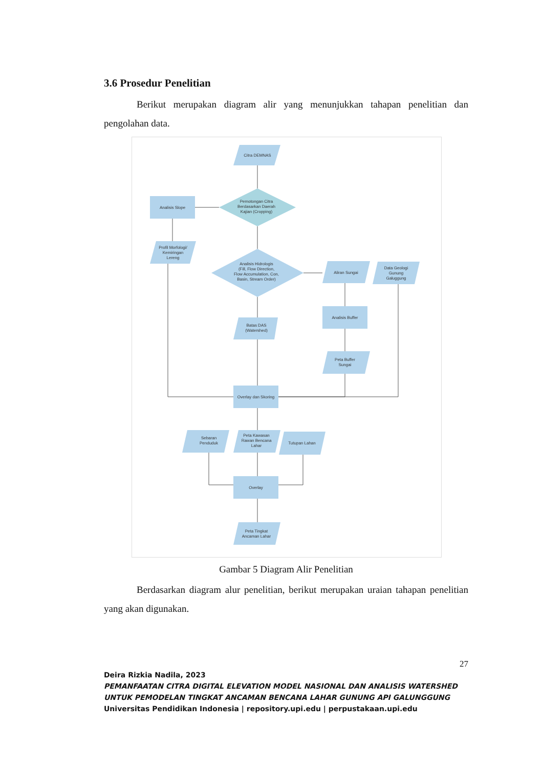3.6 Prosedur Penelitian
Berikut merupakan diagram alir yang menunjukkan tahapan penelitian dan pengolahan data.
Citra DEMNAS
Pemotongan Citra
Berdasarkan Daerah
Kajian (Cropping)
Analisis Slope
Profil Morfologi/
Kemiringan
Lereng
Analisis Hidrologis
(Fill, Flow Direction,
Flow Accumulation, Con,
Basin, Stream Order)
Aliran Sungai
Data Geologi
Gunung
Galuggung
Analisis Buffer
Batas DAS
(Watershed)
Peta Buffer
Sungai
Overlay dan Skoring
Sebaran
Penduduk
Peta Kawasan
Rawan Bencana
Lahar
Tutupan Lahan
Overlay
Peta Tingkat
Ancaman Lahar
Gambar 5 Diagram Alir Penelitian
Berdasarkan diagram alur penelitian, berikut merupakan uraian tahapan penelitian yang akan digunakan.
27
Deira Rizkia Nadila, 2023
PEMANFAATAN CITRA DIGITAL ELEVATION MODEL NASIONAL DAN ANALISIS WATERSHED UNTUK PEMODELAN TINGKAT ANCAMAN BENCANA LAHAR GUNUNG API GALUNGGUNG
Universitas Pendidikan Indonesia | repository.upi.edu | perpustakaan.upi.edu